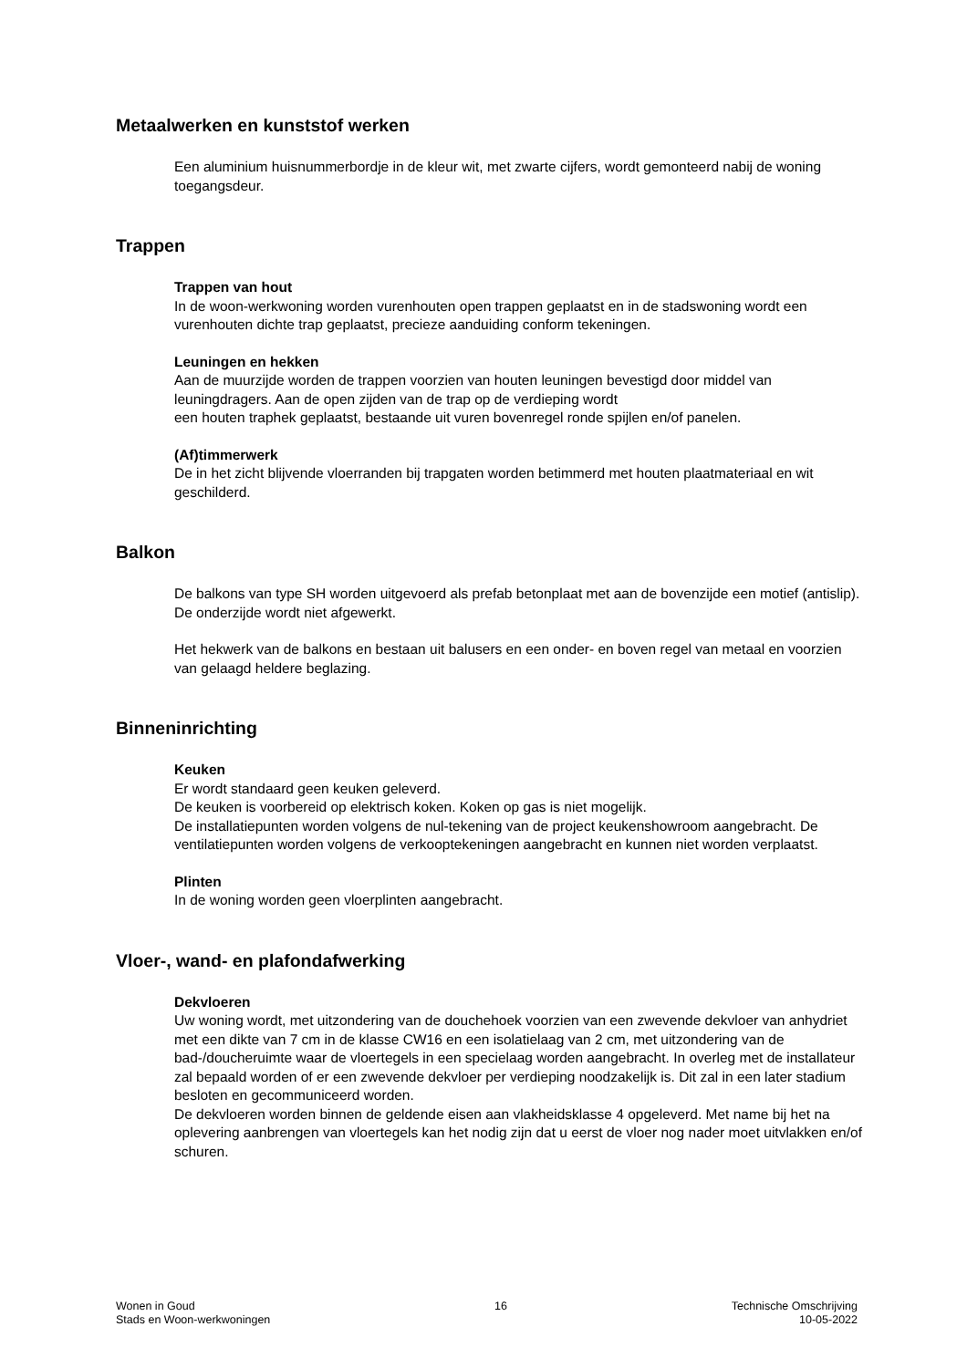Metaalwerken en kunststof werken
Een aluminium huisnummerbordje in de kleur wit, met zwarte cijfers, wordt gemonteerd nabij de woning toegangsdeur.
Trappen
Trappen van hout
In de woon-werkwoning worden vurenhouten open trappen geplaatst en in de stadswoning wordt een vurenhouten dichte trap geplaatst, precieze aanduiding conform tekeningen.
Leuningen en hekken
Aan de muurzijde worden de trappen voorzien van houten leuningen bevestigd door middel van leuningdragers. Aan de open zijden van de trap op de verdieping wordt
een houten traphek geplaatst, bestaande uit vuren bovenregel ronde spijlen en/of panelen.
(Af)timmerwerk
De in het zicht blijvende vloerranden bij trapgaten worden betimmerd met houten plaatmateriaal en wit geschilderd.
Balkon
De balkons van type SH worden uitgevoerd als prefab betonplaat met aan de bovenzijde een motief (antislip). De onderzijde wordt niet afgewerkt.
Het hekwerk van de balkons en bestaan uit balusers en een onder- en boven regel van metaal en voorzien van gelaagd heldere beglazing.
Binneninrichting
Keuken
Er wordt standaard geen keuken geleverd.
De keuken is voorbereid op elektrisch koken. Koken op gas is niet mogelijk.
De installatiepunten worden volgens de nul-tekening van de project keukenshowroom aangebracht. De ventilatiepunten worden volgens de verkooptekeningen aangebracht en kunnen niet worden verplaatst.
Plinten
In de woning worden geen vloerplinten aangebracht.
Vloer-, wand- en plafondafwerking
Dekvloeren
Uw woning wordt, met uitzondering van de douchehoek voorzien van een zwevende dekvloer van anhydriet met een dikte van 7 cm in de klasse CW16 en een isolatielaag van 2 cm, met uitzondering van de bad-/doucheruimte waar de vloertegels in een specielaag worden aangebracht. In overleg met de installateur zal bepaald worden of er een zwevende dekvloer per verdieping noodzakelijk is. Dit zal in een later stadium besloten en gecommuniceerd worden.
De dekvloeren worden binnen de geldende eisen aan vlakheidsklasse 4 opgeleverd. Met name bij het na oplevering aanbrengen van vloertegels kan het nodig zijn dat u eerst de vloer nog nader moet uitvlakken en/of schuren.
Wonen in Goud
Stads en Woon-werkwoningen
16 Technische Omschrijving
10-05-2022